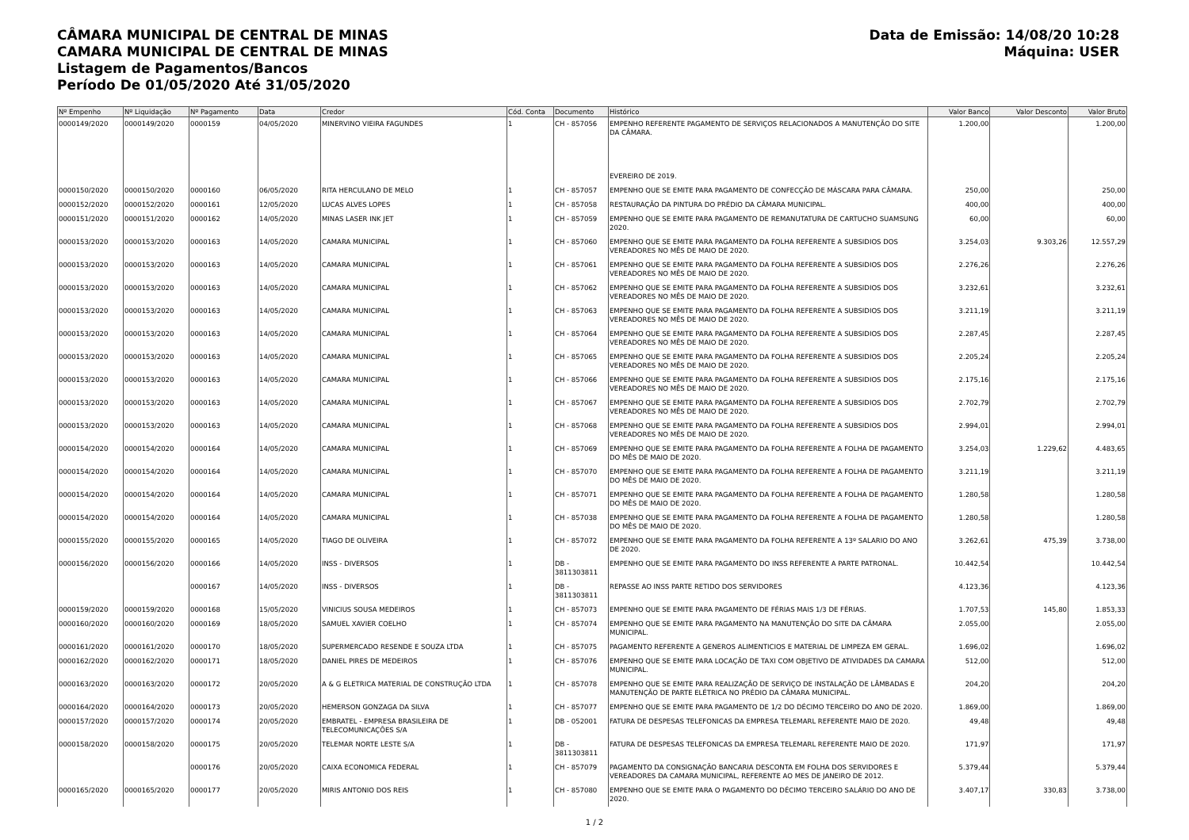CÂMARA MUNICIPAL DE CENTRAL DE MINAS
CAMARA MUNICIPAL DE CENTRAL DE MINAS
Listagem de Pagamentos/Bancos
Período De 01/05/2020 Até 31/05/2020
Data de Emissão: 14/08/20 10:28
Máquina: USER
| Nº Empenho | Nº Liquidação | Nº Pagamento | Data | Credor | Cód. Conta | Documento | Histórico | Valor Banco | Valor Desconto | Valor Bruto |
| --- | --- | --- | --- | --- | --- | --- | --- | --- | --- | --- |
| 0000149/2020 | 0000149/2020 | 0000159 | 04/05/2020 | MINERVINO VIEIRA FAGUNDES | 1 | CH - 857056 | EMPENHO REFERENTE PAGAMENTO DE SERVIÇOS RELACIONADOS A MANUTENÇÃO DO SITE DA CÂMARA. EVEREIRO DE 2019. | 1.200,00 | | 1.200,00 |
| 0000150/2020 | 0000150/2020 | 0000160 | 06/05/2020 | RITA HERCULANO DE MELO | 1 | CH - 857057 | EMPENHO QUE SE EMITE PARA PAGAMENTO DE CONFECÇÃO DE MÁSCARA PARA CÂMARA. | 250,00 | | 250,00 |
| 0000152/2020 | 0000152/2020 | 0000161 | 12/05/2020 | LUCAS ALVES LOPES | 1 | CH - 857058 | RESTAURAÇÃO DA PINTURA DO PRÉDIO DA CÂMARA MUNICIPAL. | 400,00 | | 400,00 |
| 0000151/2020 | 0000151/2020 | 0000162 | 14/05/2020 | MINAS LASER INK JET | 1 | CH - 857059 | EMPENHO QUE SE EMITE PARA PAGAMENTO DE REMANUTATURA DE CARTUCHO SUAMSUNG 2020. | 60,00 | | 60,00 |
| 0000153/2020 | 0000153/2020 | 0000163 | 14/05/2020 | CAMARA MUNICIPAL | 1 | CH - 857060 | EMPENHO QUE SE EMITE PARA PAGAMENTO DA FOLHA REFERENTE A SUBSIDIOS DOS VEREADORES NO MÊS DE MAIO DE 2020. | 3.254,03 | 9.303,26 | 12.557,29 |
| 0000153/2020 | 0000153/2020 | 0000163 | 14/05/2020 | CAMARA MUNICIPAL | 1 | CH - 857061 | EMPENHO QUE SE EMITE PARA PAGAMENTO DA FOLHA REFERENTE A SUBSIDIOS DOS VEREADORES NO MÊS DE MAIO DE 2020. | 2.276,26 | | 2.276,26 |
| 0000153/2020 | 0000153/2020 | 0000163 | 14/05/2020 | CAMARA MUNICIPAL | 1 | CH - 857062 | EMPENHO QUE SE EMITE PARA PAGAMENTO DA FOLHA REFERENTE A SUBSIDIOS DOS VEREADORES NO MÊS DE MAIO DE 2020. | 3.232,61 | | 3.232,61 |
| 0000153/2020 | 0000153/2020 | 0000163 | 14/05/2020 | CAMARA MUNICIPAL | 1 | CH - 857063 | EMPENHO QUE SE EMITE PARA PAGAMENTO DA FOLHA REFERENTE A SUBSIDIOS DOS VEREADORES NO MÊS DE MAIO DE 2020. | 3.211,19 | | 3.211,19 |
| 0000153/2020 | 0000153/2020 | 0000163 | 14/05/2020 | CAMARA MUNICIPAL | 1 | CH - 857064 | EMPENHO QUE SE EMITE PARA PAGAMENTO DA FOLHA REFERENTE A SUBSIDIOS DOS VEREADORES NO MÊS DE MAIO DE 2020. | 2.287,45 | | 2.287,45 |
| 0000153/2020 | 0000153/2020 | 0000163 | 14/05/2020 | CAMARA MUNICIPAL | 1 | CH - 857065 | EMPENHO QUE SE EMITE PARA PAGAMENTO DA FOLHA REFERENTE A SUBSIDIOS DOS VEREADORES NO MÊS DE MAIO DE 2020. | 2.205,24 | | 2.205,24 |
| 0000153/2020 | 0000153/2020 | 0000163 | 14/05/2020 | CAMARA MUNICIPAL | 1 | CH - 857066 | EMPENHO QUE SE EMITE PARA PAGAMENTO DA FOLHA REFERENTE A SUBSIDIOS DOS VEREADORES NO MÊS DE MAIO DE 2020. | 2.175,16 | | 2.175,16 |
| 0000153/2020 | 0000153/2020 | 0000163 | 14/05/2020 | CAMARA MUNICIPAL | 1 | CH - 857067 | EMPENHO QUE SE EMITE PARA PAGAMENTO DA FOLHA REFERENTE A SUBSIDIOS DOS VEREADORES NO MÊS DE MAIO DE 2020. | 2.702,79 | | 2.702,79 |
| 0000153/2020 | 0000153/2020 | 0000163 | 14/05/2020 | CAMARA MUNICIPAL | 1 | CH - 857068 | EMPENHO QUE SE EMITE PARA PAGAMENTO DA FOLHA REFERENTE A SUBSIDIOS DOS VEREADORES NO MÊS DE MAIO DE 2020. | 2.994,01 | | 2.994,01 |
| 0000154/2020 | 0000154/2020 | 0000164 | 14/05/2020 | CAMARA MUNICIPAL | 1 | CH - 857069 | EMPENHO QUE SE EMITE PARA PAGAMENTO DA FOLHA REFERENTE A FOLHA DE PAGAMENTO DO MÊS DE MAIO DE 2020. | 3.254,03 | 1.229,62 | 4.483,65 |
| 0000154/2020 | 0000154/2020 | 0000164 | 14/05/2020 | CAMARA MUNICIPAL | 1 | CH - 857070 | EMPENHO QUE SE EMITE PARA PAGAMENTO DA FOLHA REFERENTE A FOLHA DE PAGAMENTO DO MÊS DE MAIO DE 2020. | 3.211,19 | | 3.211,19 |
| 0000154/2020 | 0000154/2020 | 0000164 | 14/05/2020 | CAMARA MUNICIPAL | 1 | CH - 857071 | EMPENHO QUE SE EMITE PARA PAGAMENTO DA FOLHA REFERENTE A FOLHA DE PAGAMENTO DO MÊS DE MAIO DE 2020. | 1.280,58 | | 1.280,58 |
| 0000154/2020 | 0000154/2020 | 0000164 | 14/05/2020 | CAMARA MUNICIPAL | 1 | CH - 857038 | EMPENHO QUE SE EMITE PARA PAGAMENTO DA FOLHA REFERENTE A FOLHA DE PAGAMENTO DO MÊS DE MAIO DE 2020. | 1.280,58 | | 1.280,58 |
| 0000155/2020 | 0000155/2020 | 0000165 | 14/05/2020 | TIAGO DE OLIVEIRA | 1 | CH - 857072 | EMPENHO QUE SE EMITE PARA PAGAMENTO DA FOLHA REFERENTE A 13º SALARIO DO ANO DE 2020. | 3.262,61 | 475,39 | 3.738,00 |
| 0000156/2020 | 0000156/2020 | 0000166 | 14/05/2020 | INSS - DIVERSOS | 1 | DB - 3811303811 | EMPENHO QUE SE EMITE PARA PAGAMENTO DO INSS REFERENTE A PARTE PATRONAL. | 10.442,54 | | 10.442,54 |
| | | 0000167 | 14/05/2020 | INSS - DIVERSOS | 1 | DB - 3811303811 | REPASSE AO INSS PARTE RETIDO DOS SERVIDORES | 4.123,36 | | 4.123,36 |
| 0000159/2020 | 0000159/2020 | 0000168 | 15/05/2020 | VINICIUS SOUSA MEDEIROS | 1 | CH - 857073 | EMPENHO QUE SE EMITE PARA PAGAMENTO DE FÉRIAS MAIS 1/3 DE FÉRIAS. | 1.707,53 | 145,80 | 1.853,33 |
| 0000160/2020 | 0000160/2020 | 0000169 | 18/05/2020 | SAMUEL XAVIER COELHO | 1 | CH - 857074 | EMPENHO QUE SE EMITE PARA PAGAMENTO NA MANUTENÇÃO DO SITE DA CÂMARA MUNICIPAL. | 2.055,00 | | 2.055,00 |
| 0000161/2020 | 0000161/2020 | 0000170 | 18/05/2020 | SUPERMERCADO RESENDE E SOUZA LTDA | 1 | CH - 857075 | PAGAMENTO REFERENTE A GENEROS ALIMENTICIOS E MATERIAL DE LIMPEZA EM GERAL. | 1.696,02 | | 1.696,02 |
| 0000162/2020 | 0000162/2020 | 0000171 | 18/05/2020 | DANIEL PIRES DE MEDEIROS | 1 | CH - 857076 | EMPENHO QUE SE EMITE PARA LOCAÇÃO DE TAXI COM OBJETIVO DE ATIVIDADES DA CAMARA MUNICIPAL. | 512,00 | | 512,00 |
| 0000163/2020 | 0000163/2020 | 0000172 | 20/05/2020 | A & G ELETRICA MATERIAL DE CONSTRUÇÃO LTDA | 1 | CH - 857078 | EMPENHO QUE SE EMITE PARA REALIZAÇÃO DE SERVIÇO DE INSTALAÇÃO DE LÂMBADAS E MANUTENÇÃO DE PARTE ELÉTRICA NO PRÉDIO DA CÂMARA MUNICIPAL. | 204,20 | | 204,20 |
| 0000164/2020 | 0000164/2020 | 0000173 | 20/05/2020 | HEMERSON GONZAGA DA SILVA | 1 | CH - 857077 | EMPENHO QUE SE EMITE PARA PAGAMENTO DE 1/2 DO DÉCIMO TERCEIRO DO ANO DE 2020. | 1.869,00 | | 1.869,00 |
| 0000157/2020 | 0000157/2020 | 0000174 | 20/05/2020 | EMBRATEL - EMPRESA BRASILEIRA DE TELECOMUNICAÇÕES S/A | 1 | DB - 052001 | FATURA DE DESPESAS TELEFONICAS DA EMPRESA TELEMARL REFERENTE MAIO DE 2020. | 49,48 | | 49,48 |
| 0000158/2020 | 0000158/2020 | 0000175 | 20/05/2020 | TELEMAR NORTE LESTE S/A | 1 | DB - 3811303811 | FATURA DE DESPESAS TELEFONICAS DA EMPRESA TELEMARL REFERENTE MAIO DE 2020. | 171,97 | | 171,97 |
| | | 0000176 | 20/05/2020 | CAIXA ECONOMICA FEDERAL | 1 | CH - 857079 | PAGAMENTO DA CONSIGNAÇÃO BANCARIA DESCONTA EM FOLHA DOS SERVIDORES E VEREADORES DA CAMARA MUNICIPAL, REFERENTE AO MES DE JANEIRO DE 2012. | 5.379,44 | | 5.379,44 |
| 0000165/2020 | 0000165/2020 | 0000177 | 20/05/2020 | MIRIS ANTONIO DOS REIS | 1 | CH - 857080 | EMPENHO QUE SE EMITE PARA O PAGAMENTO DO DÉCIMO TERCEIRO SALÁRIO DO ANO DE 2020. | 3.407,17 | 330,83 | 3.738,00 |
1 / 2